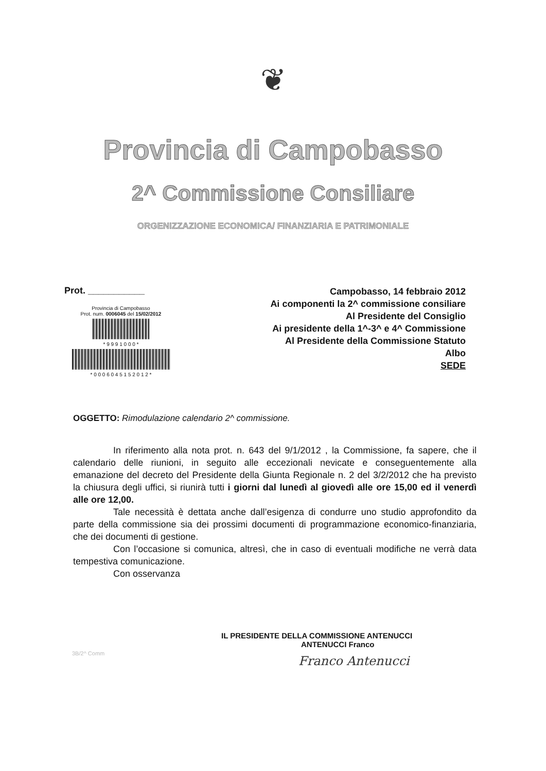❦
Provincia di Campobasso
2^ Commissione Consiliare
ORGENIZZAZIONE ECONOMICA/ FINANZIARIA E PATRIMONIALE
Prot. ___________
Provincia di Campobasso
Prot. num. 0006045 del 15/02/2012
* 9 9 9 1 0 0 0 *
* 0 0 0 6 0 4 5 1 5 2 0 1 2 *
Campobasso, 14 febbraio 2012
Ai componenti la 2^ commissione consiliare
Al Presidente del Consiglio
Ai presidente della 1^-3^ e 4^ Commissione
Al Presidente della Commissione Statuto
Albo
SEDE
OGGETTO: Rimodulazione calendario 2^ commissione.
In riferimento alla nota prot. n. 643 del 9/1/2012 , la Commissione, fa sapere, che il calendario delle riunioni, in seguito alle eccezionali nevicate e conseguentemente alla emanazione del decreto del Presidente della Giunta Regionale n. 2 del 3/2/2012 che ha previsto la chiusura degli uffici, si riunirà tutti i giorni dal lunedì al giovedì alle ore 15,00 ed il venerdì alle ore 12,00.
Tale necessità è dettata anche dall’esigenza di condurre uno studio approfondito da parte della commissione sia dei prossimi documenti di programmazione economico-finanziaria, che dei documenti di gestione.
Con l’occasione si comunica, altresì, che in caso di eventuali modifiche ne verrà data tempestiva comunicazione.
Con osservanza
IL PRESIDENTE DELLA COMMISSIONE ANTENUCCI
ANTENUCCI Franco
Franco Antenucci
3B/2^ Comm